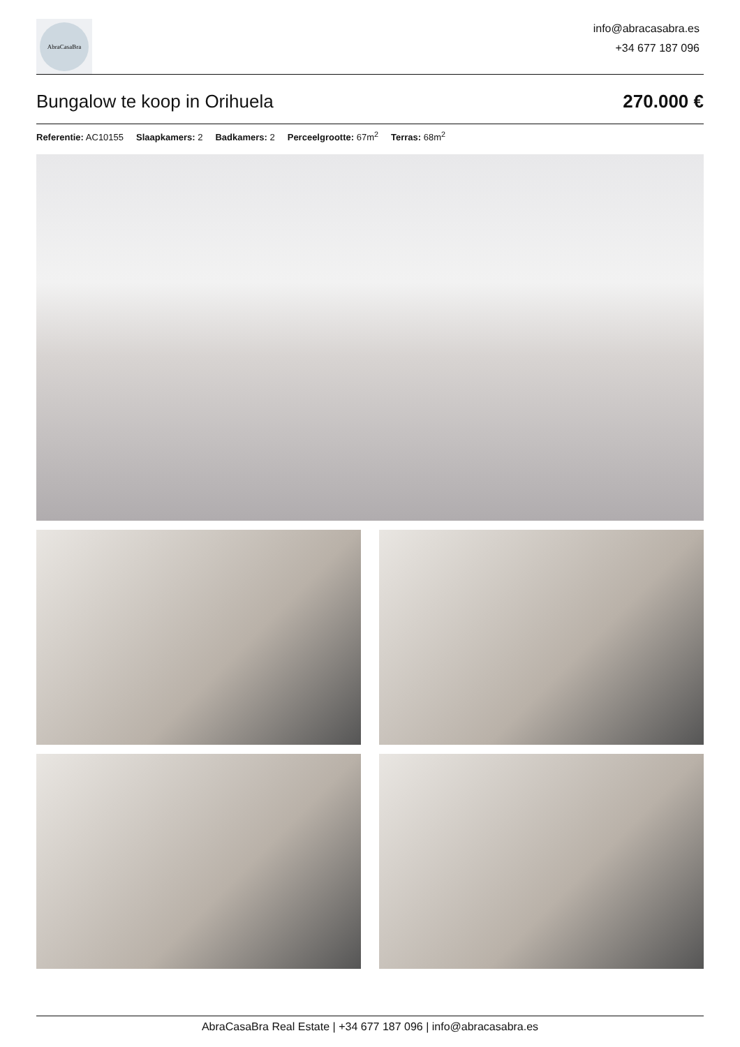AbraCasaBra
info@abracasabra.es
+34 677 187 096
Bungalow te koop in Orihuela 270.000 €
Referentie: AC10155 Slaapkamers: 2 Badkamers: 2 Perceelgrootte: 67m<sup>2</sup> Terras: 68m<sup>2</sup>
AbraCasaBra Real Estate | +34 677 187 096 | info@abracasabra.es